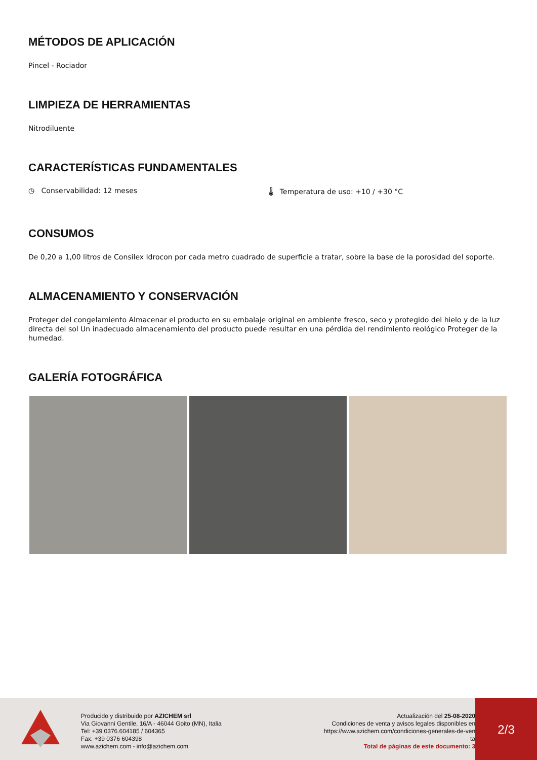MÉTODOS DE APLICACIÓN
Pincel - Rociador
LIMPIEZA DE HERRAMIENTAS
Nitrodiluente
CARACTERÍSTICAS FUNDAMENTALES
◷ Conservabilidad: 12 meses 🌡 Temperatura de uso: +10 / +30 °C
CONSUMOS
De 0,20 a 1,00 litros de Consilex Idrocon por cada metro cuadrado de superficie a tratar, sobre la base de la porosidad del soporte.
ALMACENAMIENTO Y CONSERVACIÓN
Proteger del congelamiento Almacenar el producto en su embalaje original en ambiente fresco, seco y protegido del hielo y de la luz directa del sol Un inadecuado almacenamiento del producto puede resultar en una pérdida del rendimiento reológico Proteger de la humedad.
GALERÍA FOTOGRÁFICA
Producido y distribuido por AZICHEM srl
Via Giovanni Gentile, 16/A - 46044 Goito (MN), Italia
Tel: +39 0376.604185 / 604365
Fax: +39 0376 604398
www.azichem.com - info@azichem.com
Actualización del 25-08-2020
Condiciones de venta y avisos legales disponibles en
https://www.azichem.com/condiciones-generales-de-ven
ta
Total de páginas de este documento: 3
2/3